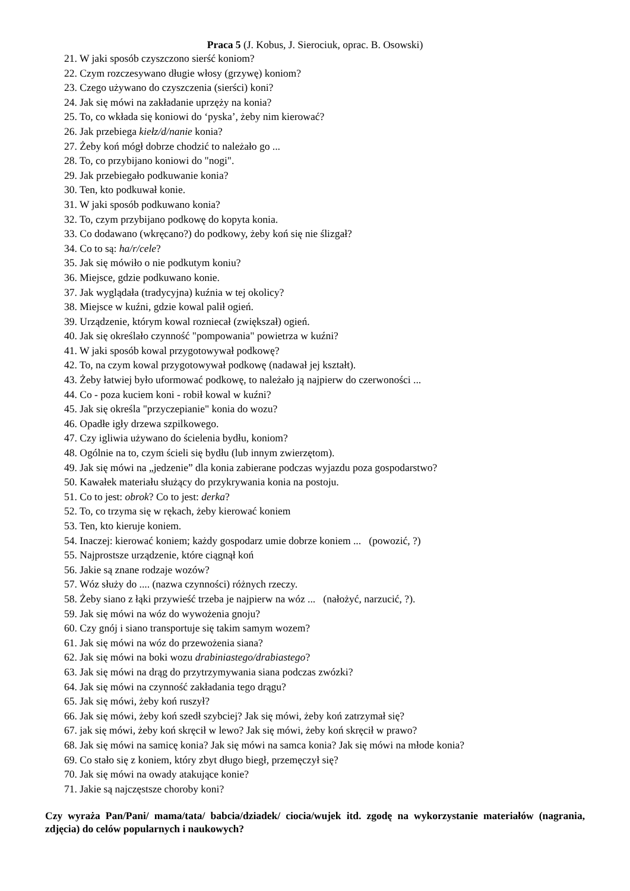Praca 5 (J. Kobus, J. Sierociuk, oprac. B. Osowski)
21. W jaki sposób czyszczono sierść koniom?
22. Czym rozczesywano długie włosy (grzywę) koniom?
23. Czego używano do czyszczenia (sierści) koni?
24. Jak się mówi na zakładanie uprzęży na konia?
25. To, co wkłada się koniowi do ‘pyska’, żeby nim kierować?
26. Jak przebiega kiełz/d/nanie konia?
27. Żeby koń mógł dobrze chodzić to należało go ...
28. To, co przybijano koniowi do "nogi".
29. Jak przebiegało podkuwanie konia?
30. Ten, kto podkuwał konie.
31. W jaki sposób podkuwano konia?
32. To, czym przybijano podkowę do kopyta konia.
33. Co dodawano (wkręcano?) do podkowy, żeby koń się nie ślizgał?
34. Co to są: ha/r/cele?
35. Jak się mówiło o nie podkutym koniu?
36. Miejsce, gdzie podkuwano konie.
37. Jak wyglądała (tradycyjna) kuźnia w tej okolicy?
38. Miejsce w kuźni, gdzie kowal palił ogień.
39. Urządzenie, którym kowal rozniecał (zwiększał) ogień.
40. Jak się określało czynność "pompowania" powietrza w kuźni?
41. W jaki sposób kowal przygotowywał podkowę?
42. To, na czym kowal przygotowywał podkowę (nadawał jej kształt).
43. Żeby łatwiej było uformować podkowę, to należało ją najpierw do czerwoności ...
44. Co - poza kuciem koni - robił kowal w kuźni?
45. Jak się określa "przyczepianie" konia do wozu?
46. Opadłe igły drzewa szpilkowego.
47. Czy igliwia używano do ścielenia bydłu, koniom?
48. Ogólnie na to, czym ścieli się bydłu (lub innym zwierzętom).
49. Jak się mówi na „jedzenie” dla konia zabierane podczas wyjazdu poza gospodarstwo?
50. Kawałek materiału służący do przykrywania konia na postoju.
51. Co to jest: obrok? Co to jest: derka?
52. To, co trzyma się w rękach, żeby kierować koniem
53. Ten, kto kieruje koniem.
54. Inaczej: kierować koniem; każdy gospodarz umie dobrze koniem ... (powozić, ?)
55. Najprostsze urządzenie, które ciągnął koń
56. Jakie są znane rodzaje wozów?
57. Wóz służy do .... (nazwa czynności) różnych rzeczy.
58. Żeby siano z łąki przywieść trzeba je najpierw na wóz ... (nałożyć, narzucić, ?).
59. Jak się mówi na wóz do wywożenia gnoju?
60. Czy gnój i siano transportuje się takim samym wozem?
61. Jak się mówi na wóz do przewożenia siana?
62. Jak się mówi na boki wozu drabiniastego/drabiastego?
63. Jak się mówi na drąg do przytrzymywania siana podczas zwózki?
64. Jak się mówi na czynność zakładania tego drągu?
65. Jak się mówi, żeby koń ruszył?
66. Jak się mówi, żeby koń szedł szybciej? Jak się mówi, żeby koń zatrzymał się?
67. jak się mówi, żeby koń skręcił w lewo? Jak się mówi, żeby koń skręcił w prawo?
68. Jak się mówi na samicę konia? Jak się mówi na samca konia? Jak się mówi na młode konia?
69. Co stało się z koniem, który zbyt długo biegł, przemęczył się?
70. Jak się mówi na owady atakujące konie?
71. Jakie są najczęstsze choroby koni?
Czy wyraża Pan/Pani/ mama/tata/ babcia/dziadek/ ciocia/wujek itd. zgodę na wykorzystanie materiałów (nagrania, zdjęcia) do celów popularnych i naukowych?